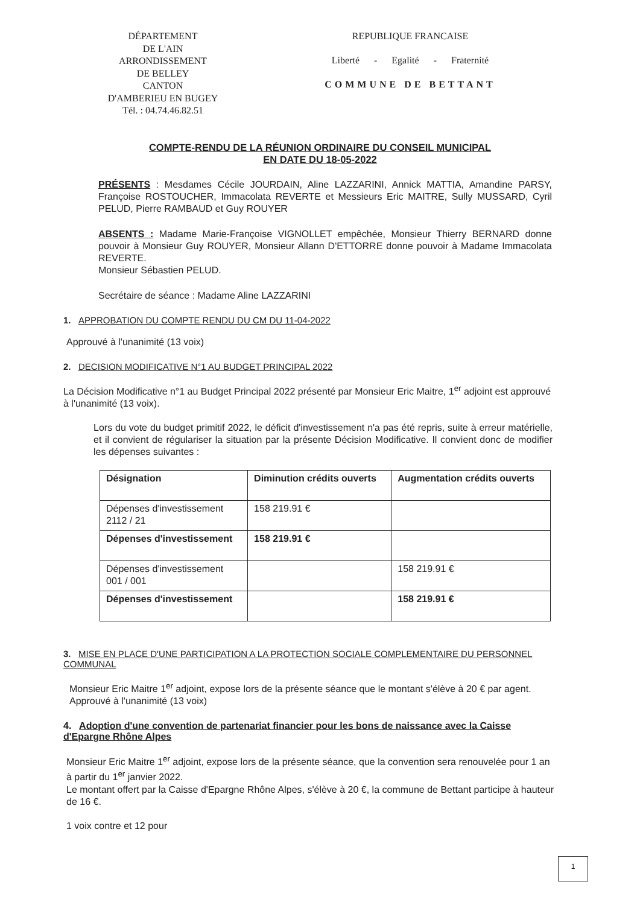DÉPARTEMENT
DE L'AIN
ARRONDISSEMENT
DE BELLEY
CANTON
D'AMBERIEU EN BUGEY
Tél. : 04.74.46.82.51
REPUBLIQUE FRANCAISE
Liberté - Egalité - Fraternité
COMMUNE DE BETTANT
COMPTE-RENDU DE LA RÉUNION ORDINAIRE DU CONSEIL MUNICIPAL
EN DATE DU 18-05-2022
PRÉSENTS : Mesdames Cécile JOURDAIN, Aline LAZZARINI, Annick MATTIA, Amandine PARSY, Françoise ROSTOUCHER, Immacolata REVERTE et Messieurs Eric MAITRE, Sully MUSSARD, Cyril PELUD, Pierre RAMBAUD et Guy ROUYER
ABSENTS : Madame Marie-Françoise VIGNOLLET empêchée, Monsieur Thierry BERNARD donne pouvoir à Monsieur Guy ROUYER, Monsieur Allann D'ETTORRE donne pouvoir à Madame Immacolata REVERTE.
Monsieur Sébastien PELUD.
Secrétaire de séance : Madame Aline LAZZARINI
1. APPROBATION DU COMPTE RENDU DU CM DU 11-04-2022
Approuvé à l'unanimité (13 voix)
2. DECISION MODIFICATIVE N°1 AU BUDGET PRINCIPAL 2022
La Décision Modificative n°1 au Budget Principal 2022 présenté par Monsieur Eric Maitre, 1<sup>er</sup> adjoint est approuvé à l'unanimité (13 voix).
Lors du vote du budget primitif 2022, le déficit d'investissement n'a pas été repris, suite à erreur matérielle, et il convient de régulariser la situation par la présente Décision Modificative. Il convient donc de modifier les dépenses suivantes :
| Désignation | Diminution crédits ouverts | Augmentation crédits ouverts |
| --- | --- | --- |
| Dépenses d'investissement 2112 / 21 | 158 219.91 € | |
| Dépenses d'investissement | 158 219.91 € | |
| Dépenses d'investissement 001 / 001 | | 158 219.91 € |
| Dépenses d'investissement | | 158 219.91 € |
3. MISE EN PLACE D'UNE PARTICIPATION A LA PROTECTION SOCIALE COMPLEMENTAIRE DU PERSONNEL COMMUNAL
Monsieur Eric Maitre 1<sup>er</sup> adjoint, expose lors de la présente séance que le montant s'élève à 20 € par agent. Approuvé à l'unanimité (13 voix)
4. Adoption d'une convention de partenariat financier pour les bons de naissance avec la Caisse d'Epargne Rhône Alpes
Monsieur Eric Maitre 1<sup>er</sup> adjoint, expose lors de la présente séance, que la convention sera renouvelée pour 1 an à partir du 1<sup>er</sup> janvier 2022.
Le montant offert par la Caisse d'Epargne Rhône Alpes, s'élève à 20 €, la commune de Bettant participe à hauteur de 16 €.
1 voix contre et 12 pour
1